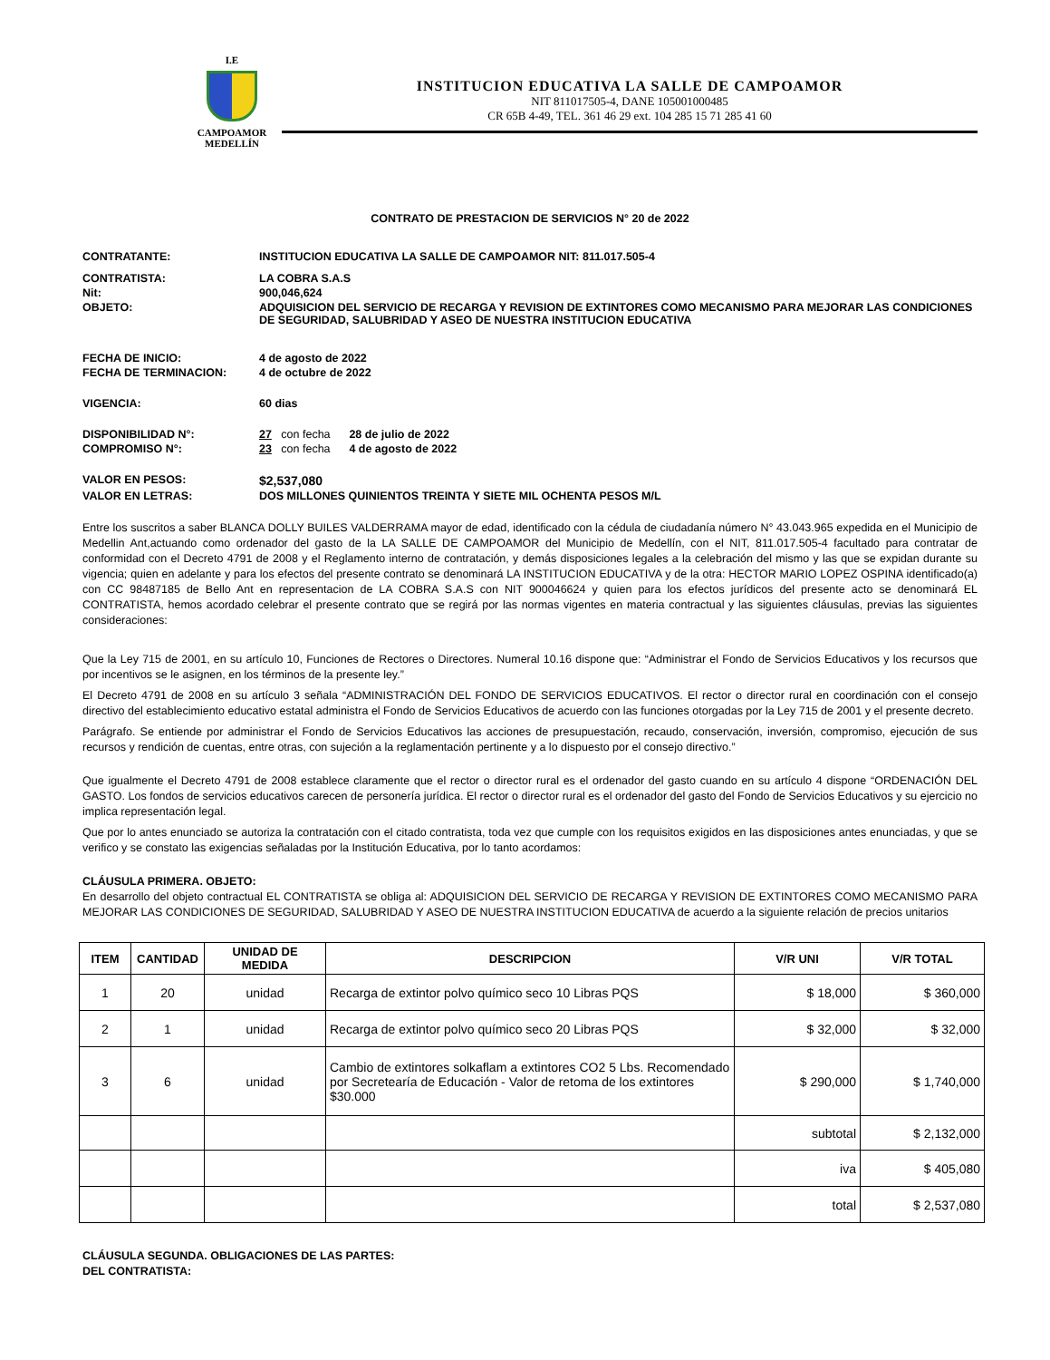I.E
CAMPOAMOR
MEDELLÍN
INSTITUCION EDUCATIVA LA SALLE DE CAMPOAMOR
NIT 811017505-4, DANE 105001000485
CR 65B 4-49, TEL. 361 46 29 ext. 104 285 15 71 285 41 60
CONTRATO DE PRESTACION DE SERVICIOS N° 20 de 2022
CONTRATANTE: INSTITUCION EDUCATIVA LA SALLE DE CAMPOAMOR NIT: 811.017.505-4
CONTRATISTA: LA COBRA S.A.S
Nit: 900,046,624
OBJETO: ADQUISICION DEL SERVICIO DE RECARGA Y REVISION DE EXTINTORES COMO MECANISMO PARA MEJORAR LAS CONDICIONES DE SEGURIDAD, SALUBRIDAD Y ASEO DE NUESTRA INSTITUCION EDUCATIVA
FECHA DE INICIO: 4 de agosto de 2022
FECHA DE TERMINACION: 4 de octubre de 2022
VIGENCIA: 60 dias
DISPONIBILIDAD N°: 27 con fecha 28 de julio de 2022
COMPROMISO N°: 23 con fecha 4 de agosto de 2022
VALOR EN PESOS: $2,537,080
VALOR EN LETRAS: DOS MILLONES QUINIENTOS TREINTA Y SIETE MIL OCHENTA PESOS M/L
Entre los suscritos a saber BLANCA DOLLY BUILES VALDERRAMA mayor de edad, identificado con la cédula de ciudadanía número N° 43.043.965 expedida en el Municipio de Medellin Ant,actuando como ordenador del gasto de la LA SALLE DE CAMPOAMOR del Municipio de Medellín, con el NIT, 811.017.505-4 facultado para contratar de conformidad con el Decreto 4791 de 2008 y el Reglamento interno de contratación, y demás disposiciones legales a la celebración del mismo y las que se expidan durante su vigencia; quien en adelante y para los efectos del presente contrato se denominará LA INSTITUCION EDUCATIVA y de la otra: HECTOR MARIO LOPEZ OSPINA identificado(a) con CC 98487185 de Bello Ant en representacion de LA COBRA S.A.S con NIT 900046624 y quien para los efectos jurídicos del presente acto se denominará EL CONTRATISTA, hemos acordado celebrar el presente contrato que se regirá por las normas vigentes en materia contractual y las siguientes cláusulas, previas las siguientes consideraciones:
Que la Ley 715 de 2001, en su artículo 10, Funciones de Rectores o Directores. Numeral 10.16 dispone que: “Administrar el Fondo de Servicios Educativos y los recursos que por incentivos se le asignen, en los términos de la presente ley.”
El Decreto 4791 de 2008 en su artículo 3 señala “ADMINISTRACIÓN DEL FONDO DE SERVICIOS EDUCATIVOS. El rector o director rural en coordinación con el consejo directivo del establecimiento educativo estatal administra el Fondo de Servicios Educativos de acuerdo con las funciones otorgadas por la Ley 715 de 2001 y el presente decreto.
Parágrafo. Se entiende por administrar el Fondo de Servicios Educativos las acciones de presupuestación, recaudo, conservación, inversión, compromiso, ejecución de sus recursos y rendición de cuentas, entre otras, con sujeción a la reglamentación pertinente y a lo dispuesto por el consejo directivo.”
Que igualmente el Decreto 4791 de 2008 establece claramente que el rector o director rural es el ordenador del gasto cuando en su artículo 4 dispone “ORDENACIÓN DEL GASTO. Los fondos de servicios educativos carecen de personería jurídica. El rector o director rural es el ordenador del gasto del Fondo de Servicios Educativos y su ejercicio no implica representación legal.
Que por lo antes enunciado se autoriza la contratación con el citado contratista, toda vez que cumple con los requisitos exigidos en las disposiciones antes enunciadas, y que se verifico y se constato las exigencias señaladas por la Institución Educativa, por lo tanto acordamos:
CLÁUSULA PRIMERA. OBJETO:
En desarrollo del objeto contractual EL CONTRATISTA se obliga al: ADQUISICION DEL SERVICIO DE RECARGA Y REVISION DE EXTINTORES COMO MECANISMO PARA MEJORAR LAS CONDICIONES DE SEGURIDAD, SALUBRIDAD Y ASEO DE NUESTRA INSTITUCION EDUCATIVA de acuerdo a la siguiente relación de precios unitarios
| ITEM | CANTIDAD | UNIDAD DE MEDIDA | DESCRIPCION | V/R UNI | V/R TOTAL |
| --- | --- | --- | --- | --- | --- |
| 1 | 20 | unidad | Recarga de extintor polvo químico seco 10 Libras PQS | $ 18,000 | $ 360,000 |
| 2 | 1 | unidad | Recarga de extintor polvo químico seco 20 Libras PQS | $ 32,000 | $ 32,000 |
| 3 | 6 | unidad | Cambio de extintores solkaflam a extintores CO2 5 Lbs. Recomendado por Secretearía de Educación - Valor de retoma de los extintores $30.000 | $ 290,000 | $ 1,740,000 |
| | | | | subtotal | $ 2,132,000 |
| | | | | iva | $ 405,080 |
| | | | | total | $ 2,537,080 |
CLÁUSULA SEGUNDA. OBLIGACIONES DE LAS PARTES:
DEL CONTRATISTA: